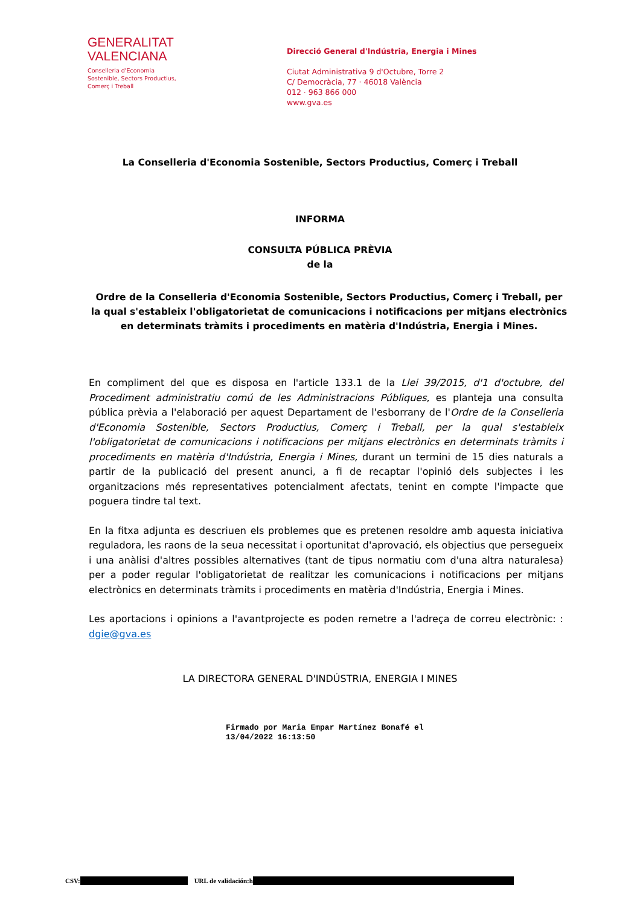GENERALITAT
VALENCIANA
Conselleria d'Economia
Sostenible, Sectors Productius,
Comerç i Treball
Direcció General d'Indústria, Energia i Mines
Ciutat Administrativa 9 d'Octubre, Torre 2
C/ Democràcia, 77 · 46018 València
012 · 963 866 000
www.gva.es
La Conselleria d'Economia Sostenible, Sectors Productius, Comerç i Treball
INFORMA
CONSULTA PÚBLICA PRÈVIA
de la
Ordre de la Conselleria d'Economia Sostenible, Sectors Productius, Comerç i Treball, per la qual s'estableix l'obligatorietat de comunicacions i notificacions per mitjans electrònics en determinats tràmits i procediments en matèria d'Indústria, Energia i Mines.
En compliment del que es disposa en l'article 133.1 de la Llei 39/2015, d'1 d'octubre, del Procediment administratiu comú de les Administracions Públiques, es planteja una consulta pública prèvia a l'elaboració per aquest Departament de l'esborrany de l'Ordre de la Conselleria d'Economia Sostenible, Sectors Productius, Comerç i Treball, per la qual s'estableix l'obligatorietat de comunicacions i notificacions per mitjans electrònics en determinats tràmits i procediments en matèria d'Indústria, Energia i Mines, durant un termini de 15 dies naturals a partir de la publicació del present anunci, a fi de recaptar l'opinió dels subjectes i les organitzacions més representatives potencialment afectats, tenint en compte l'impacte que poguera tindre tal text.
En la fitxa adjunta es descriuen els problemes que es pretenen resoldre amb aquesta iniciativa reguladora, les raons de la seua necessitat i oportunitat d'aprovació, els objectius que persegueix i una anàlisi d'altres possibles alternatives (tant de tipus normatiu com d'una altra naturalesa) per a poder regular l'obligatorietat de realitzar les comunicacions i notificacions per mitjans electrònics en determinats tràmits i procediments en matèria d'Indústria, Energia i Mines.
Les aportacions i opinions a l'avantprojecte es poden remetre a l'adreça de correu electrònic: : dgie@gva.es
LA DIRECTORA GENERAL D'INDÚSTRIA, ENERGIA I MINES
Firmado por Maria Empar Martínez Bonafé el
13/04/2022 16:13:50
CSV: URL de validación:h